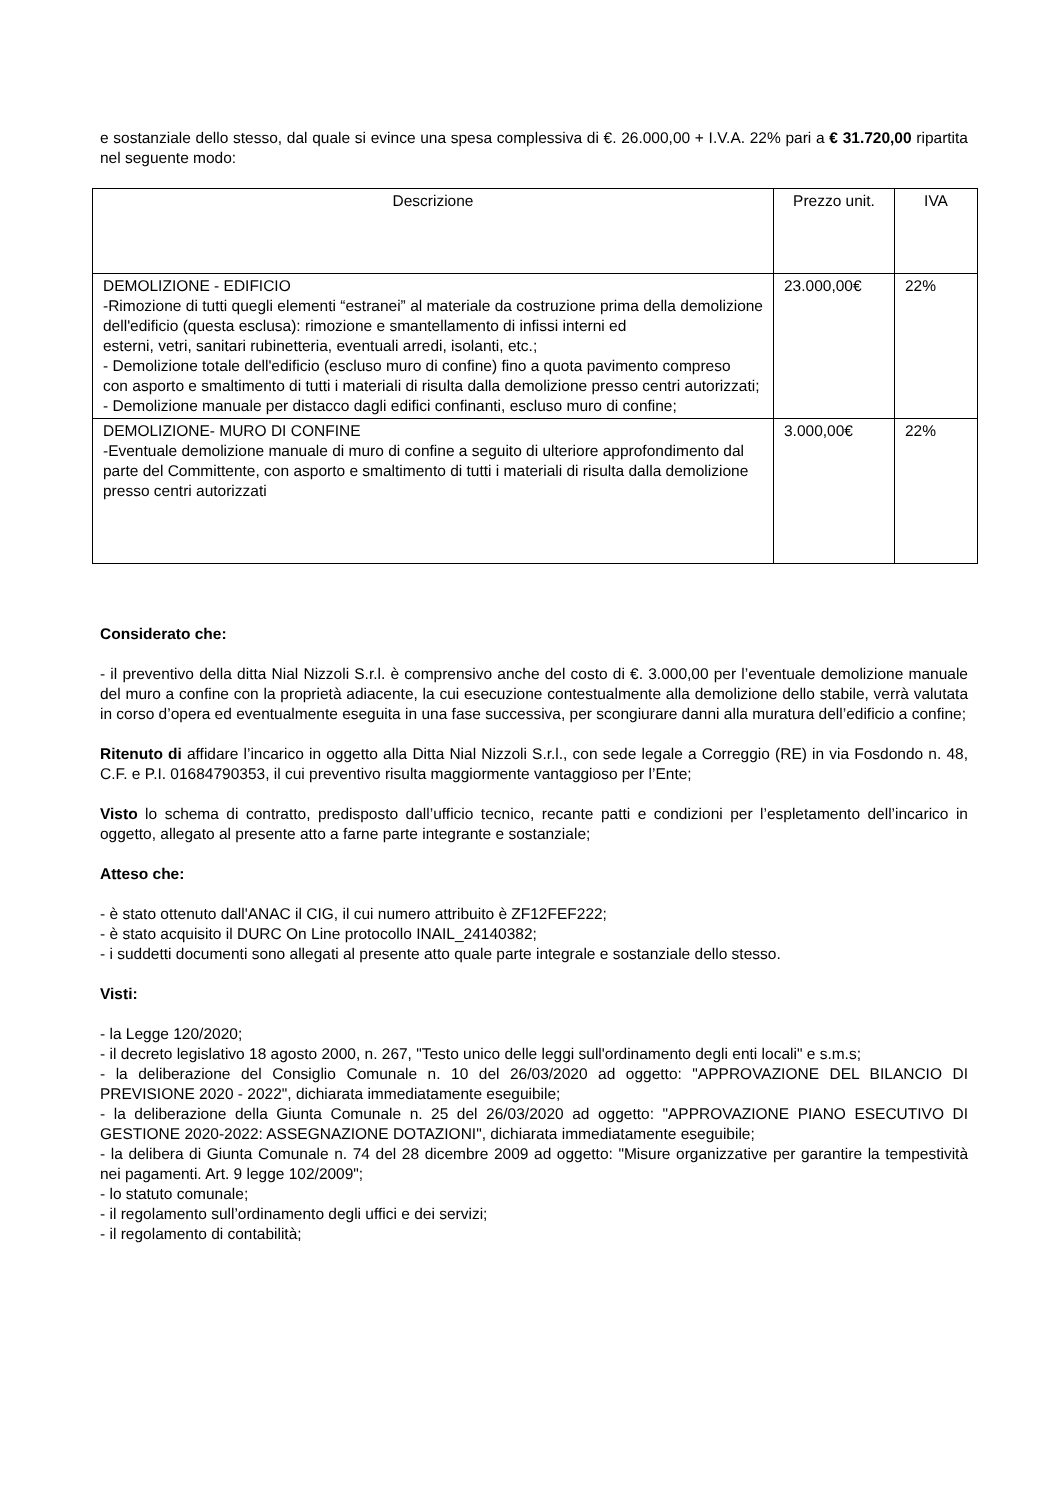e sostanziale dello stesso, dal quale si evince una spesa complessiva di €. 26.000,00 + I.V.A. 22% pari a € 31.720,00 ripartita nel seguente modo:
| Descrizione | Prezzo unit. | IVA |
| --- | --- | --- |
| DEMOLIZIONE - EDIFICIO -Rimozione di tutti quegli elementi “estranei” al materiale da costruzione prima della demolizione dell'edificio (questa esclusa): rimozione e smantellamento di infissi interni ed esterni, vetri, sanitari rubinetteria, eventuali arredi, isolanti, etc.; - Demolizione totale dell'edificio (escluso muro di confine) fino a quota pavimento compreso con asporto e smaltimento di tutti i materiali di risulta dalla demolizione presso centri autorizzati; - Demolizione manuale per distacco dagli edifici confinanti, escluso muro di confine; | 23.000,00€ | 22% |
| DEMOLIZIONE- MURO DI CONFINE -Eventuale demolizione manuale di muro di confine a seguito di ulteriore approfondimento dal parte del Committente, con asporto e smaltimento di tutti i materiali di risulta dalla demolizione presso centri autorizzati | 3.000,00€ | 22% |
Considerato che:
- il preventivo della ditta Nial Nizzoli S.r.l. è comprensivo anche del costo di €. 3.000,00 per l’eventuale demolizione manuale del muro a confine con la proprietà adiacente, la cui esecuzione contestualmente alla demolizione dello stabile, verrà valutata in corso d’opera ed eventualmente eseguita in una fase successiva, per scongiurare danni alla muratura dell’edificio a confine;
Ritenuto di affidare l’incarico in oggetto alla Ditta Nial Nizzoli S.r.l., con sede legale a Correggio (RE) in via Fosdondo n. 48, C.F. e P.I. 01684790353, il cui preventivo risulta maggiormente vantaggioso per l’Ente;
Visto lo schema di contratto, predisposto dall’ufficio tecnico, recante patti e condizioni per l’espletamento dell’incarico in oggetto, allegato al presente atto a farne parte integrante e sostanziale;
Atteso che:
- è stato ottenuto dall'ANAC il CIG, il cui numero attribuito è ZF12FEF222;
- è stato acquisito il DURC On Line protocollo INAIL_24140382;
- i suddetti documenti sono allegati al presente atto quale parte integrale e sostanziale dello stesso.
Visti:
- la Legge 120/2020;
- il decreto legislativo 18 agosto 2000, n. 267, "Testo unico delle leggi sull'ordinamento degli enti locali" e s.m.s;
- la deliberazione del Consiglio Comunale n. 10 del 26/03/2020 ad oggetto: "APPROVAZIONE DEL BILANCIO DI PREVISIONE 2020 - 2022", dichiarata immediatamente eseguibile;
- la deliberazione della Giunta Comunale n. 25 del 26/03/2020 ad oggetto: "APPROVAZIONE PIANO ESECUTIVO DI GESTIONE 2020-2022: ASSEGNAZIONE DOTAZIONI", dichiarata immediatamente eseguibile;
- la delibera di Giunta Comunale n. 74 del 28 dicembre 2009 ad oggetto: "Misure organizzative per garantire la tempestività nei pagamenti. Art. 9 legge 102/2009";
- lo statuto comunale;
- il regolamento sull’ordinamento degli uffici e dei servizi;
- il regolamento di contabilità;